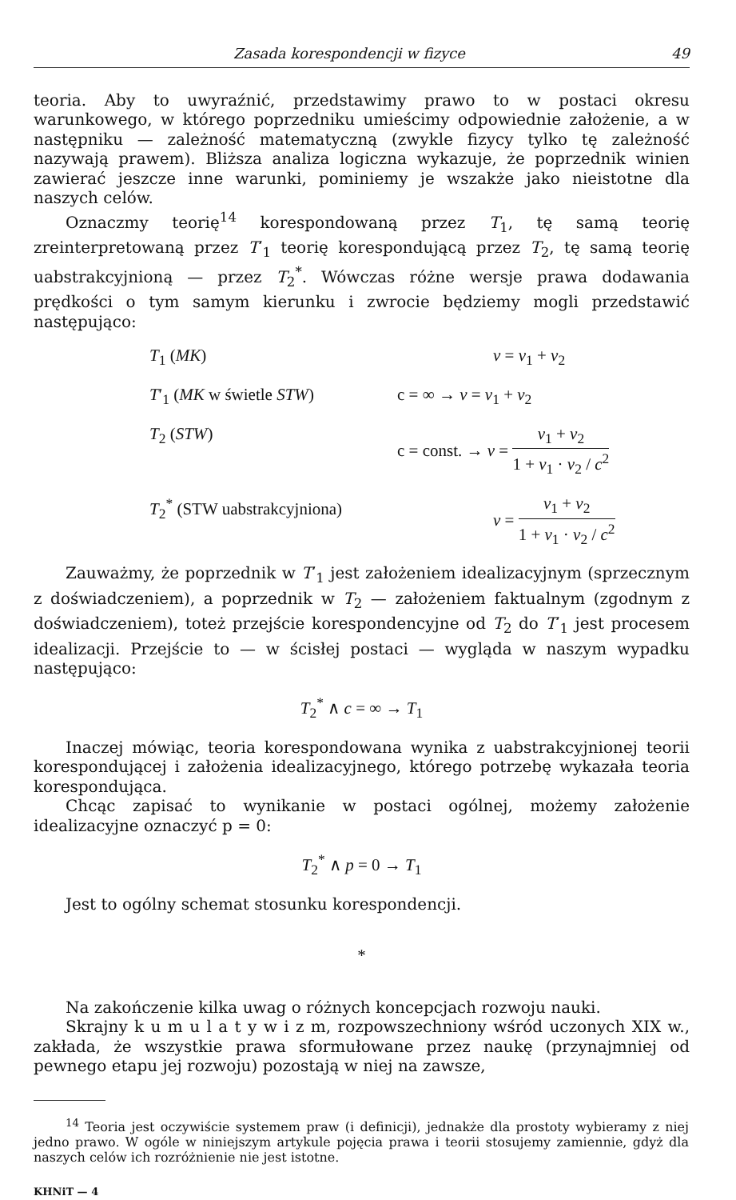Zasada korespondencji w fizyce 49
teoria. Aby to uwyraźnić, przedstawimy prawo to w postaci okresu warunkowego, w którego poprzedniku umieścimy odpowiednie założenie, a w następniku — zależność matematyczną (zwykle fizycy tylko tę zależność nazywają prawem). Bliższa analiza logiczna wykazuje, że poprzednik winien zawierać jeszcze inne warunki, pominiemy je wszakże jako nieistotne dla naszych celów.
Oznaczmy teorię<sup>14</sup> korespondowaną przez T<sub>1</sub>, tę samą teorię zreinterpretowaną przez T′<sub>1</sub> teorię korespondującą przez T<sub>2</sub>, tę samą teorię uabstrakcyjnioną — przez T<sub>2</sub><sup>*</sup>. Wówczas różne wersje prawa dodawania prędkości o tym samym kierunku i zwrocie będziemy mogli przedstawić następująco:
T<sub>1</sub> (MK) v = v<sub>1</sub> + v<sub>2</sub>
T′<sub>1</sub> (MK w świetle STW) c = ∞ → v = v<sub>1</sub> + v<sub>2</sub>
T<sub>2</sub> (STW) c = const. → v = v<sub>1</sub> + v<sub>2</sub> 1 + v<sub>1</sub> · v<sub>2</sub> / c<sup>2</sup>
T<sub>2</sub><sup>*</sup> (STW uabstrakcyjniona)
v = v<sub>1</sub> + v<sub>2</sub> 1 + v<sub>1</sub> · v<sub>2</sub> / c<sup>2</sup>
Zauważmy, że poprzednik w T′<sub>1</sub> jest założeniem idealizacyjnym (sprzecznym z doświadczeniem), a poprzednik w T<sub>2</sub> — założeniem faktualnym (zgodnym z doświadczeniem), toteż przejście korespondencyjne od T<sub>2</sub> do T′<sub>1</sub> jest procesem idealizacji. Przejście to — w ścisłej postaci — wygląda w naszym wypadku następująco:
T<sub>2</sub><sup>*</sup> ∧ c = ∞ → T<sub>1</sub>
Inaczej mówiąc, teoria korespondowana wynika z uabstrakcyjnionej teorii korespondującej i założenia idealizacyjnego, którego potrzebę wykazała teoria korespondująca.
Chcąc zapisać to wynikanie w postaci ogólnej, możemy założenie idealizacyjne oznaczyć p = 0:
T<sub>2</sub><sup>*</sup> ∧ p = 0 → T<sub>1</sub>
Jest to ogólny schemat stosunku korespondencji.
*
Na zakończenie kilka uwag o różnych koncepcjach rozwoju nauki.
Skrajny k u m u l a t y w i z m, rozpowszechniony wśród uczonych XIX w., zakłada, że wszystkie prawa sformułowane przez naukę (przynajmniej od pewnego etapu jej rozwoju) pozostają w niej na zawsze,
<sup>14</sup> Teoria jest oczywiście systemem praw (i definicji), jednakże dla prostoty wybieramy z niej jedno prawo. W ogóle w niniejszym artykule pojęcia prawa i teorii stosujemy zamiennie, gdyż dla naszych celów ich rozróżnienie nie jest istotne.
KHNiT — 4